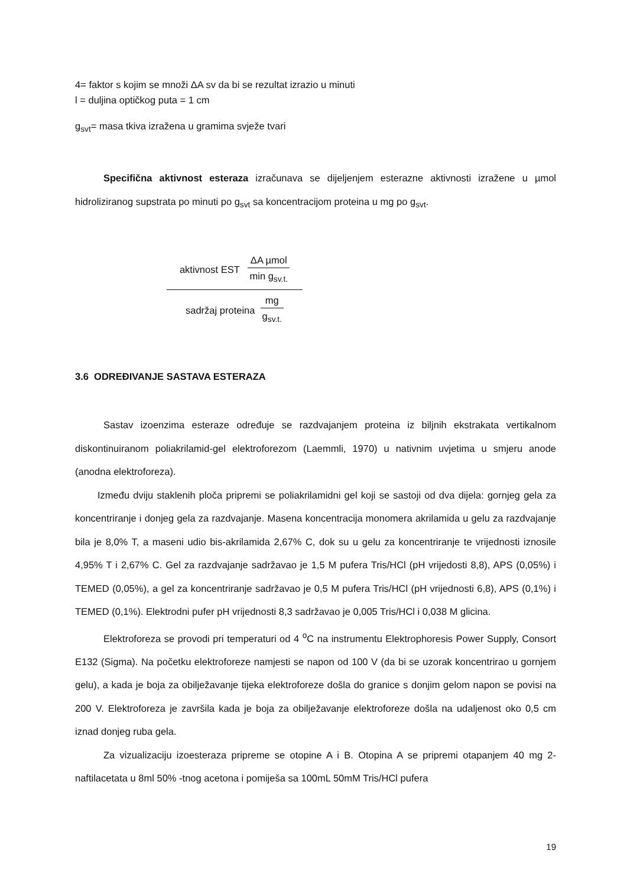4= faktor s kojim se množi ΔA sv da bi se rezultat izrazio u minuti
l = duljina optičkog puta = 1 cm
g<sub>svt</sub>= masa tkiva izražena u gramima svježe tvari
Specifična aktivnost esteraza izračunava se dijeljenjem esterazne aktivnosti izražene u µmol hidroliziranog supstrata po minuti po g<sub>svt</sub> sa koncentracijom proteina u mg po g<sub>svt</sub>.
aktivnost EST ΔA µmol min g<sub>sv.t.</sub>
sadržaj proteina mg g<sub>sv.t.</sub>
3.6 ODREĐIVANJE SASTAVA ESTERAZA
Sastav izoenzima esteraze određuje se razdvajanjem proteina iz biljnih ekstrakata vertikalnom diskontinuiranom poliakrilamid-gel elektroforezom (Laemmli, 1970) u nativnim uvjetima u smjeru anode (anodna elektroforeza).
Između dviju staklenih ploča pripremi se poliakrilamidni gel koji se sastoji od dva dijela: gornjeg gela za koncentriranje i donjeg gela za razdvajanje. Masena koncentracija monomera akrilamida u gelu za razdvajanje bila je 8,0% T, a maseni udio bis-akrilamida 2,67% C, dok su u gelu za koncentriranje te vrijednosti iznosile 4,95% T i 2,67% C. Gel za razdvajanje sadržavao je 1,5 M pufera Tris/HCl (pH vrijedosti 8,8), APS (0,05%) i TEMED (0,05%), a gel za koncentriranje sadržavao je 0,5 M pufera Tris/HCl (pH vrijednosti 6,8), APS (0,1%) i TEMED (0,1%). Elektrodni pufer pH vrijednosti 8,3 sadržavao je 0,005 Tris/HCl i 0,038 M glicina.
Elektroforeza se provodi pri temperaturi od 4 <sup>o</sup>C na instrumentu Elektrophoresis Power Supply, Consort E132 (Sigma). Na početku elektroforeze namjesti se napon od 100 V (da bi se uzorak koncentrirao u gornjem gelu), a kada je boja za obilježavanje tijeka elektroforeze došla do granice s donjim gelom napon se povisi na 200 V. Elektroforeza je završila kada je boja za obilježavanje elektroforeze došla na udaljenost oko 0,5 cm iznad donjeg ruba gela.
Za vizualizaciju izoesteraza pripreme se otopine A i B. Otopina A se pripremi otapanjem 40 mg 2-naftilacetata u 8ml 50% -tnog acetona i pomiješa sa 100mL 50mM Tris/HCl pufera
19